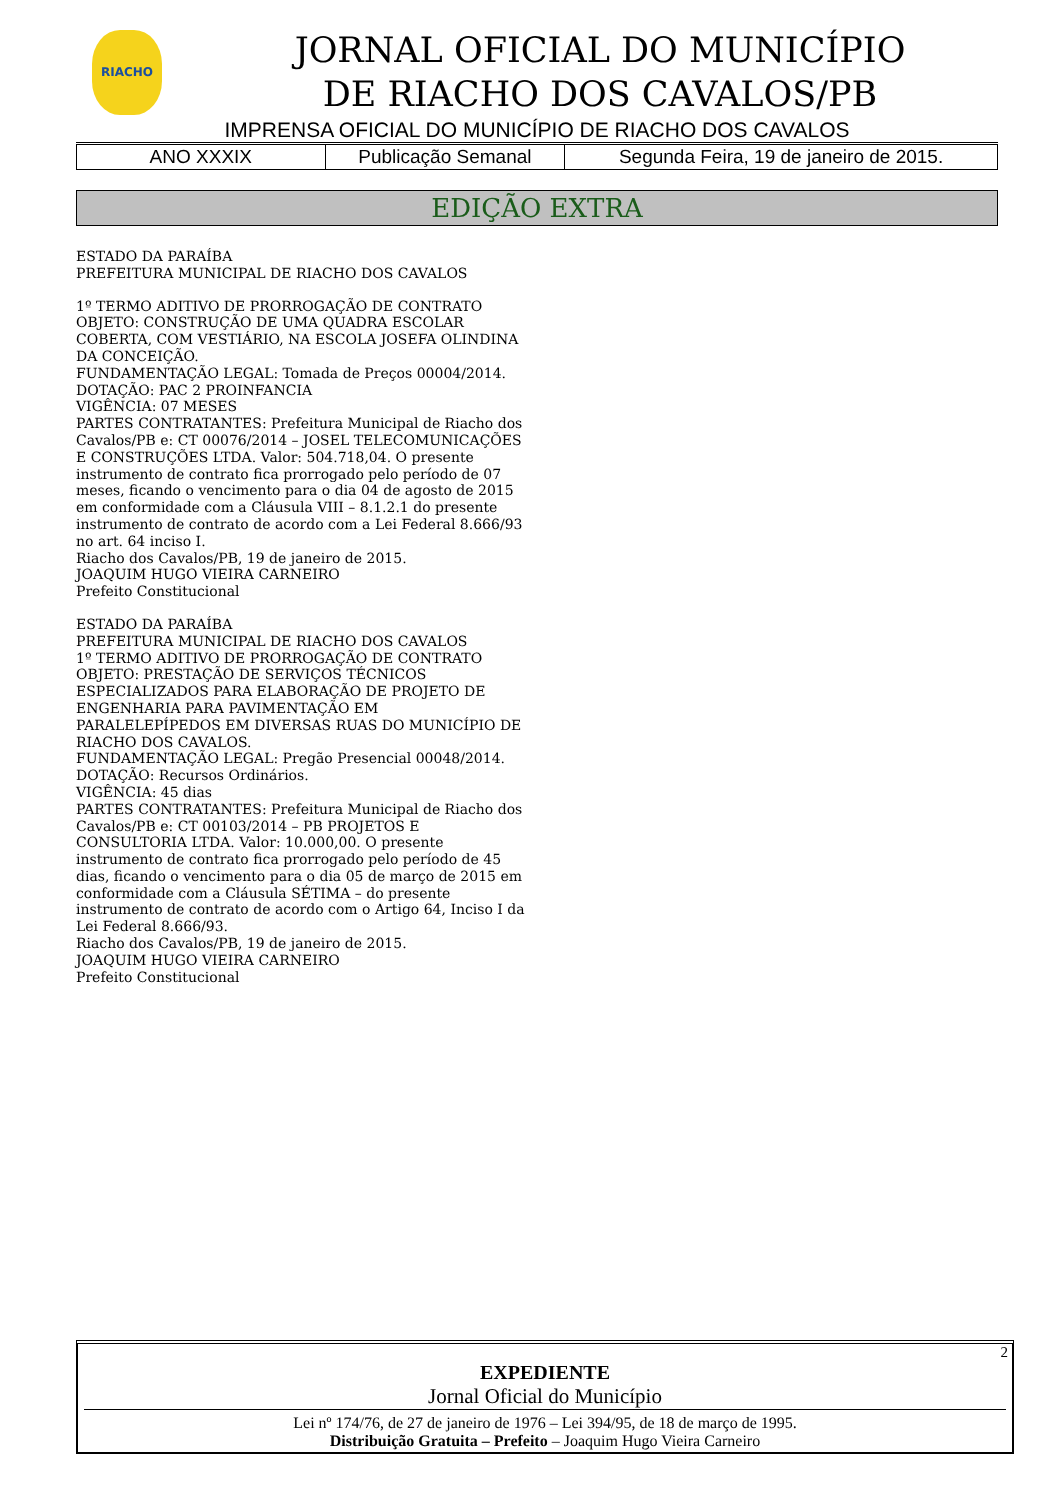RIACHO
JORNAL OFICIAL DO MUNICÍPIO
DE RIACHO DOS CAVALOS/PB
IMPRENSA OFICIAL DO MUNICÍPIO DE RIACHO DOS CAVALOS
| ANO XXXIX | Publicação Semanal | Segunda Feira, 19 de janeiro de 2015. |
EDIÇÃO EXTRA
ESTADO DA PARAÍBA
PREFEITURA MUNICIPAL DE RIACHO DOS CAVALOS
1º TERMO ADITIVO DE PRORROGAÇÃO DE CONTRATO
OBJETO: CONSTRUÇÃO DE UMA QUADRA ESCOLAR COBERTA, COM VESTIÁRIO, NA ESCOLA JOSEFA OLINDINA DA CONCEIÇÃO.
FUNDAMENTAÇÃO LEGAL: Tomada de Preços 00004/2014.
DOTAÇÃO: PAC 2 PROINFANCIA
VIGÊNCIA: 07 MESES
PARTES CONTRATANTES: Prefeitura Municipal de Riacho dos Cavalos/PB e: CT 00076/2014 – JOSEL TELECOMUNICAÇÕES E CONSTRUÇÕES LTDA. Valor: 504.718,04. O presente instrumento de contrato fica prorrogado pelo período de 07 meses, ficando o vencimento para o dia 04 de agosto de 2015 em conformidade com a Cláusula VIII – 8.1.2.1 do presente instrumento de contrato de acordo com a Lei Federal 8.666/93 no art. 64 inciso I.
Riacho dos Cavalos/PB, 19 de janeiro de 2015.
JOAQUIM HUGO VIEIRA CARNEIRO
Prefeito Constitucional
ESTADO DA PARAÍBA
PREFEITURA MUNICIPAL DE RIACHO DOS CAVALOS
1º TERMO ADITIVO DE PRORROGAÇÃO DE CONTRATO
OBJETO: PRESTAÇÃO DE SERVIÇOS TÉCNICOS ESPECIALIZADOS PARA ELABORAÇÃO DE PROJETO DE ENGENHARIA PARA PAVIMENTAÇÃO EM PARALELEPÍPEDOS EM DIVERSAS RUAS DO MUNICÍPIO DE RIACHO DOS CAVALOS.
FUNDAMENTAÇÃO LEGAL: Pregão Presencial 00048/2014.
DOTAÇÃO: Recursos Ordinários.
VIGÊNCIA: 45 dias
PARTES CONTRATANTES: Prefeitura Municipal de Riacho dos Cavalos/PB e: CT 00103/2014 – PB PROJETOS E CONSULTORIA LTDA. Valor: 10.000,00. O presente instrumento de contrato fica prorrogado pelo período de 45 dias, ficando o vencimento para o dia 05 de março de 2015 em conformidade com a Cláusula SÉTIMA – do presente instrumento de contrato de acordo com o Artigo 64, Inciso I da Lei Federal 8.666/93.
Riacho dos Cavalos/PB, 19 de janeiro de 2015.
JOAQUIM HUGO VIEIRA CARNEIRO
Prefeito Constitucional
2
EXPEDIENTE
Jornal Oficial do Município
Lei nº 174/76, de 27 de janeiro de 1976 – Lei 394/95, de 18 de março de 1995.
Distribuição Gratuita – Prefeito – Joaquim Hugo Vieira Carneiro